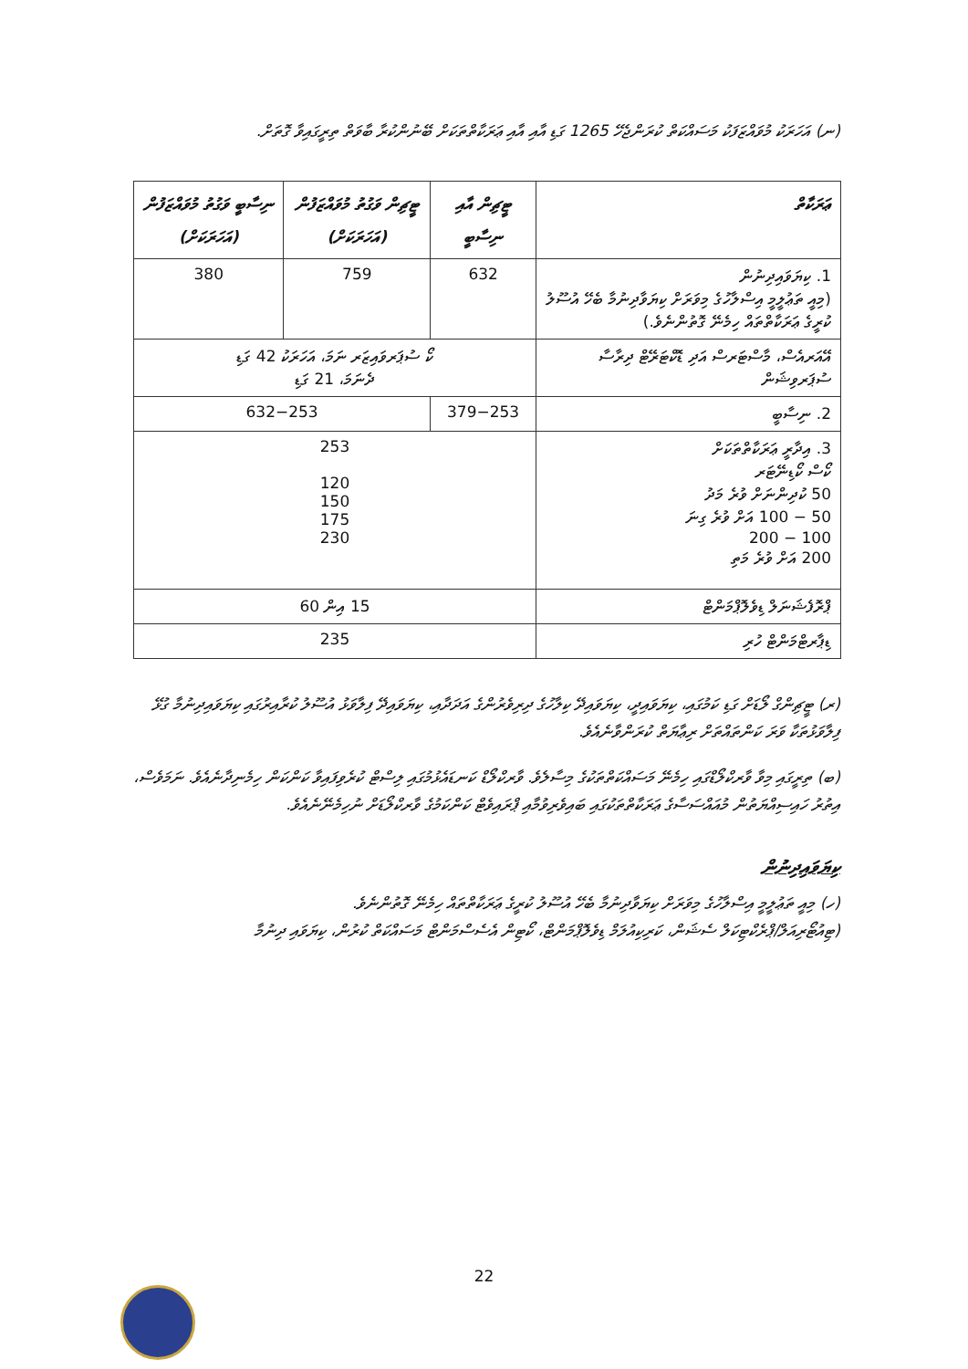(ނ) އަހަރަކު މުވައްޒަފަކު މަސައްކަތް ކުރަންޖެހޭ 1265 ގަޑި އާއި އާއި ޢަރަކާތްތަކަށް ބޭނުންކުރާ ބާވަތް ތިރީގައިވާ ގޮތަށް.
| ޢަރަކާތް | ޓީޗިން އާއި ނިސާބީ | ޓީޗިން ވަގުތު މުވައްޒަފުން (އަހަރަކަށް) | ނިސާބީ ވަގުތު މުވައްޒަފުން (އަހަރަކަށް) |
| --- | --- | --- | --- |
| 1. ކިޔަވައިދިނުން (މިއީ ތަޢުލީމީ އިސްލާހުގެ މިވަރަށް ކިޔަވާދިނުމާ ބެހޭ އުސޫލު ކުރީގެ ޢަރަކާތްތައް ހިމެނޭ ގޮތުންނެވެ.) | 632 | 759 | 380 |
| އޭއަރއެސް، މާސްޓަރސް އަދި ޑޮކްޓަރޭޓް ދިރާސާ ސުޕަރވިޝަން | ކޯ ސުޕަރވައިޒަރ ނަމަ، އަހަރަކު 42 ގަޑި ދެނަމަ، 21 ގަޑި | | |
| 2. ނިސާބީ | 379−253 | 632−253 | |
| 3. އިދާރީ ޢަރަކާތްތަކަށް ކޯސް ކޯޑިނޭޓަރ 50 ކުދިންނަށް ވުރެ މަދު 50 − 100 އަށް ވުރެ ގިނަ 100 − 200 200 އަށް ވުރެ މަތި | 253 120 150 175 230 | | |
| ޕްރޮފެޝަނަލް ޑިވެލޮޕްމަންޓް | 15 އިން 60 | | |
| ޑިޕާރޓްމަންޓް ހުރި | 235 | | |
(ރ) ޓީޗިންގް ލޯޑަށް ގަޑި ކަމުގައި، ކިޔަވައިދީ، ކިޔަވައިދޭ ކިލާހުގެ ދިރިވެރުންގެ އަދަދާއި، ކިޔަވައިދޭ ފިލާވަޅު އުސޫލު ކުރާއިރުގައި ކިޔަވައިދިނުމާ ގުޅޭ ފިލާވަޅުތަކާ ވަރަ ކަންތައްތަށް ރިޢާޔަތް ކުރަންވާނެއެވެ.
(ބ) ތިރީގައި މިވާ ވާރކްލޯޑްގައި ހިމެނޭ މަސައްކަތްތަކުގެ މިސާލެވެ. ވާރކްލޯޑް ކަނޑައެޅުމުގައި ލިސްޓް ކުރެވިފައިވާ ކަންކަން ހިމެނިދާނެއެވެ. ނަމަވެސް، އިތުރު ހައިސިއްޔަތުން މުއައްސަސާގެ ޢަރަކާތްތަކުގައި ބައިވެރިވުމާއި ޕްރައިވެޓް ކަންކަމުގެ ވާރކްލޯޑަށް ނުހިމެނޭނެއެވެ.
ކިޔަވައިދިނުން
(ހ) މިއީ ތަޢުލީމީ އިސްލާހުގެ މިވަރަށް ކިޔަވާދިނުމާ ބެހޭ އުސޫލު ކުރީގެ ޢަރަކާތްތައް ހިމެނޭ ގޮތުންނެވެ.
(ޓިއުޓޯރިއަލް/ޕްރެކްޓިކަލް ސެޝަން، ކަރިކިއުލަމް ޑިވެލޮޕްމަންޓް، ކޯޓިން އެސެސްމަންޓް މަސައްކަތް ކުރުން، ކިޔަވައި ދިނުމާ
22